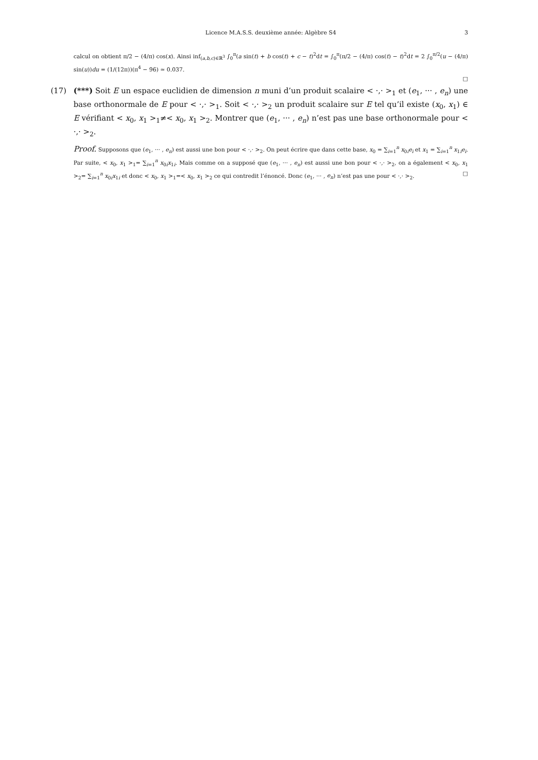Licence M.A.S.S. deuxième année: Algèbre S4
3
calcul on obtient π/2 − (4/π) cos(x). Ainsi inf<sub>(a,b,c)∈ℝ<sup>3</sup></sub> ∫<sub>0</sub><sup>π</sup>(a sin(t) + b cos(t) + c − t)<sup>2</sup>dt = ∫<sub>0</sub><sup>π</sup>(π/2 − (4/π) cos(t) − t)<sup>2</sup>dt = 2 ∫<sub>0</sub><sup>π/2</sup>(u − (4/π) sin(u))du = (1/(12π))(π<sup>4</sup> − 96) ≃ 0.037.
□
(17) (***) Soit E un espace euclidien de dimension n muni d’un produit scalaire < ·,· ><sub>1</sub> et (e<sub>1</sub>, ··· , e<sub>n</sub>) une base orthonormale de E pour < ·,· ><sub>1</sub>. Soit < ·,· ><sub>2</sub> un produit scalaire sur E tel qu’il existe (x<sub>0</sub>, x<sub>1</sub>) ∈ E vérifiant < x<sub>0</sub>, x<sub>1</sub> ><sub>1</sub>≠< x<sub>0</sub>, x<sub>1</sub> ><sub>2</sub>. Montrer que (e<sub>1</sub>, ··· , e<sub>n</sub>) n’est pas une base orthonormale pour < ·,· ><sub>2</sub>.
Proof. Supposons que (e<sub>1</sub>, ··· , e<sub>n</sub>) est aussi une bon pour < ·,· ><sub>2</sub>. On peut écrire que dans cette base, x<sub>0</sub> = ∑<sub>i=1</sub><sup>n</sup> x<sub>0i</sub>e<sub>i</sub> et x<sub>1</sub> = ∑<sub>i=1</sub><sup>n</sup> x<sub>1i</sub>e<sub>i</sub>. Par suite, < x<sub>0</sub>, x<sub>1</sub> ><sub>1</sub>= ∑<sub>i=1</sub><sup>n</sup> x<sub>0i</sub>x<sub>1i</sub>. Mais comme on a supposé que (e<sub>1</sub>, ··· , e<sub>n</sub>) est aussi une bon pour < ·,· ><sub>2</sub>, on a également < x<sub>0</sub>, x<sub>1</sub> ><sub>2</sub>= ∑<sub>i=1</sub><sup>n</sup> x<sub>0i</sub>x<sub>1i</sub> et donc < x<sub>0</sub>, x<sub>1</sub> ><sub>1</sub>=< x<sub>0</sub>, x<sub>1</sub> ><sub>2</sub> ce qui contredit l’énoncé. Donc (e<sub>1</sub>, ··· , e<sub>n</sub>) n’est pas une pour < ·,· ><sub>2</sub>. □